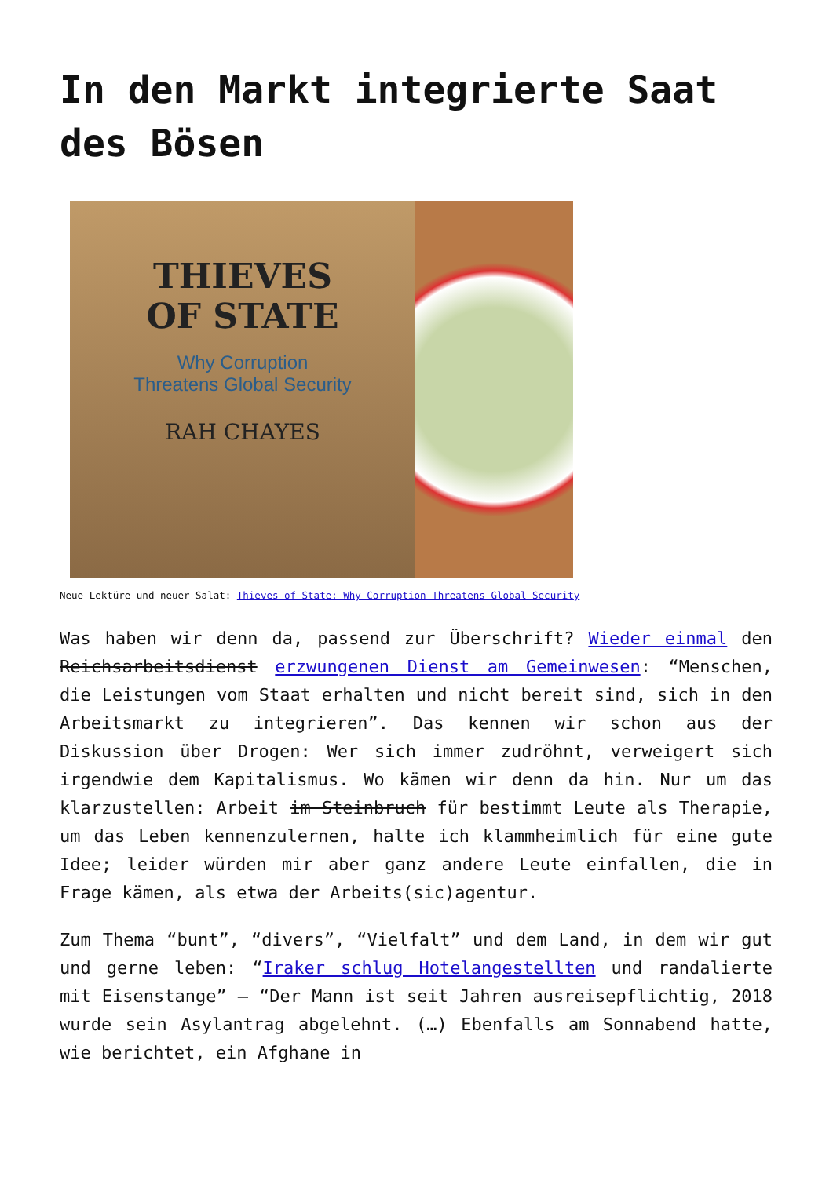In den Markt integrierte Saat des Bösen
THIEVES
OF STATE
Why Corruption
Threatens Global Security
RAH CHAYES
Neue Lektüre und neuer Salat: Thieves of State: Why Corruption Threatens Global Security
Was haben wir denn da, passend zur Überschrift? Wieder einmal den Reichsarbeitsdienst erzwungenen Dienst am Gemeinwesen: “Menschen, die Leistungen vom Staat erhalten und nicht bereit sind, sich in den Arbeitsmarkt zu integrieren”. Das kennen wir schon aus der Diskussion über Drogen: Wer sich immer zudröhnt, verweigert sich irgendwie dem Kapitalismus. Wo kämen wir denn da hin. Nur um das klarzustellen: Arbeit im Steinbruch für bestimmt Leute als Therapie, um das Leben kennenzulernen, halte ich klammheimlich für eine gute Idee; leider würden mir aber ganz andere Leute einfallen, die in Frage kämen, als etwa der Arbeits(sic)agentur.
Zum Thema “bunt”, “divers”, “Vielfalt” und dem Land, in dem wir gut und gerne leben: “Iraker schlug Hotelangestellten und randalierte mit Eisenstange” – “Der Mann ist seit Jahren ausreisepflichtig, 2018 wurde sein Asylantrag abgelehnt. (…) Ebenfalls am Sonnabend hatte, wie berichtet, ein Afghane in